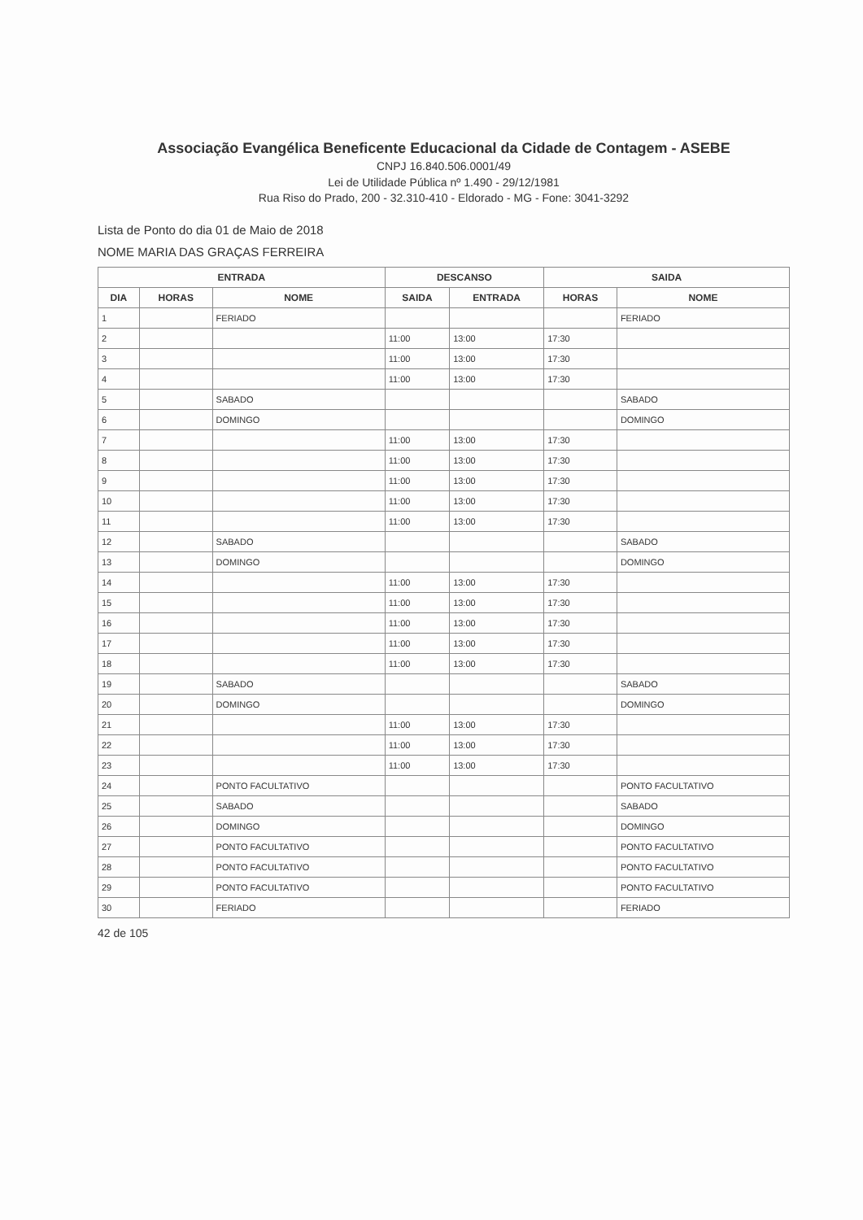Associação Evangélica Beneficente Educacional da Cidade de Contagem - ASEBE
CNPJ 16.840.506.0001/49
Lei de Utilidade Pública nº 1.490 - 29/12/1981
Rua Riso do Prado, 200 - 32.310-410 - Eldorado - MG - Fone: 3041-3292
Lista de Ponto do dia 01 de Maio de 2018
NOME MARIA DAS GRAÇAS FERREIRA
| ENTRADA | | | DESCANSO | | SAIDA | |
| --- | --- | --- | --- | --- | --- | --- |
| DIA | HORAS | NOME | SAIDA | ENTRADA | HORAS | NOME |
| 1 | | FERIADO | | | | FERIADO |
| 2 | | | 11:00 | 13:00 | 17:30 | |
| 3 | | | 11:00 | 13:00 | 17:30 | |
| 4 | | | 11:00 | 13:00 | 17:30 | |
| 5 | | SABADO | | | | SABADO |
| 6 | | DOMINGO | | | | DOMINGO |
| 7 | | | 11:00 | 13:00 | 17:30 | |
| 8 | | | 11:00 | 13:00 | 17:30 | |
| 9 | | | 11:00 | 13:00 | 17:30 | |
| 10 | | | 11:00 | 13:00 | 17:30 | |
| 11 | | | 11:00 | 13:00 | 17:30 | |
| 12 | | SABADO | | | | SABADO |
| 13 | | DOMINGO | | | | DOMINGO |
| 14 | | | 11:00 | 13:00 | 17:30 | |
| 15 | | | 11:00 | 13:00 | 17:30 | |
| 16 | | | 11:00 | 13:00 | 17:30 | |
| 17 | | | 11:00 | 13:00 | 17:30 | |
| 18 | | | 11:00 | 13:00 | 17:30 | |
| 19 | | SABADO | | | | SABADO |
| 20 | | DOMINGO | | | | DOMINGO |
| 21 | | | 11:00 | 13:00 | 17:30 | |
| 22 | | | 11:00 | 13:00 | 17:30 | |
| 23 | | | 11:00 | 13:00 | 17:30 | |
| 24 | | PONTO FACULTATIVO | | | | PONTO FACULTATIVO |
| 25 | | SABADO | | | | SABADO |
| 26 | | DOMINGO | | | | DOMINGO |
| 27 | | PONTO FACULTATIVO | | | | PONTO FACULTATIVO |
| 28 | | PONTO FACULTATIVO | | | | PONTO FACULTATIVO |
| 29 | | PONTO FACULTATIVO | | | | PONTO FACULTATIVO |
| 30 | | FERIADO | | | | FERIADO |
42 de 105